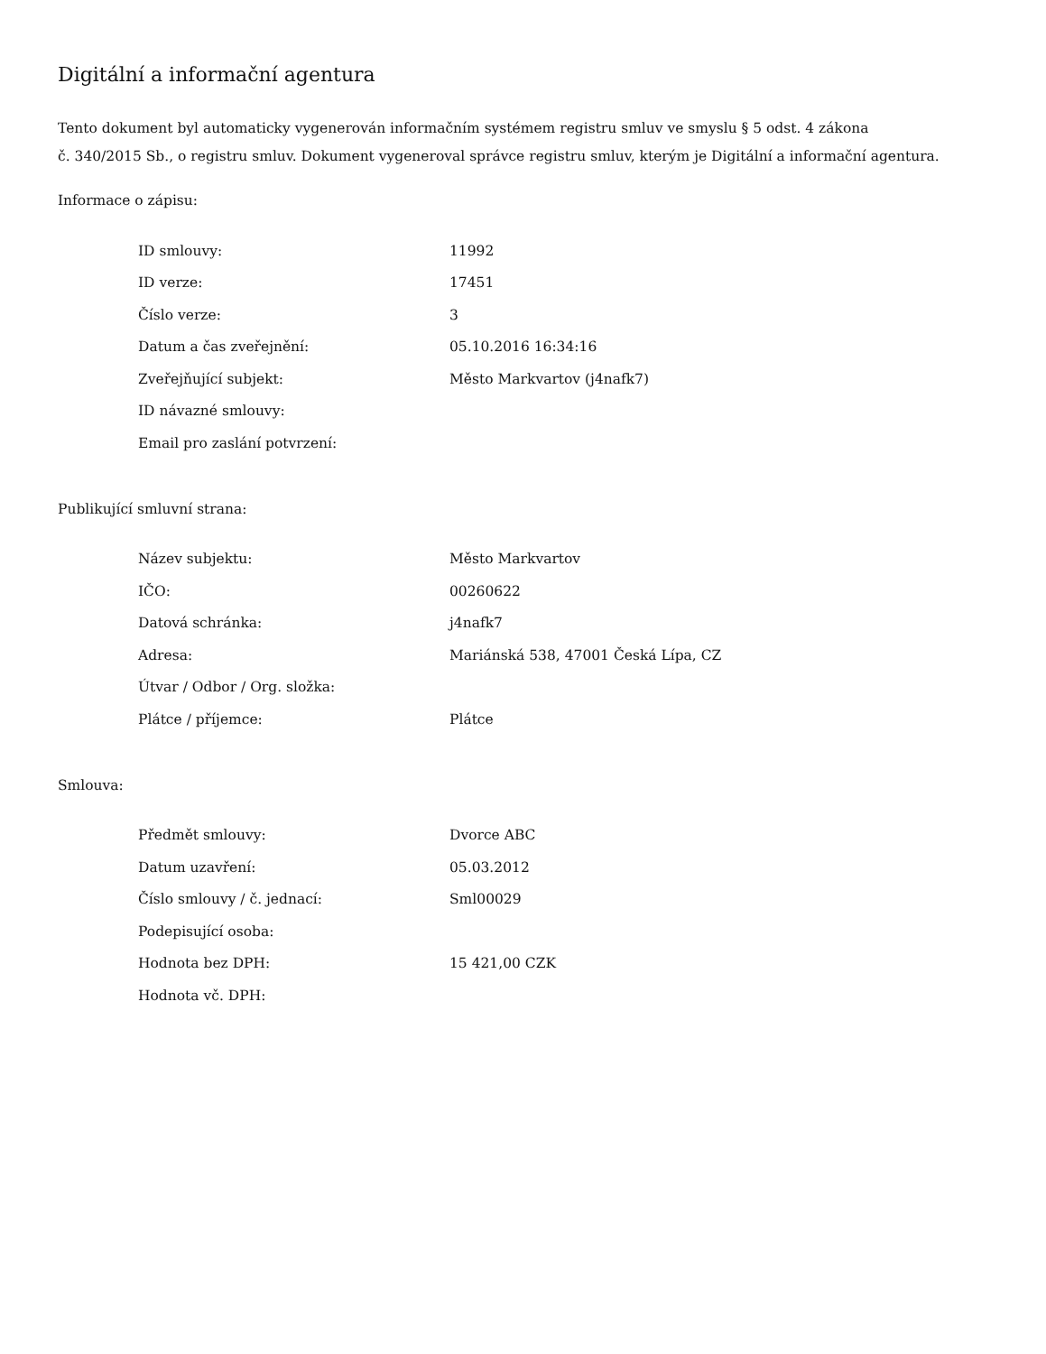Digitální a informační agentura
Tento dokument byl automaticky vygenerován informačním systémem registru smluv ve smyslu § 5 odst. 4 zákona
č. 340/2015 Sb., o registru smluv. Dokument vygeneroval správce registru smluv, kterým je Digitální a informační agentura.
Informace o zápisu:
| ID smlouvy: | 11992 |
| ID verze: | 17451 |
| Číslo verze: | 3 |
| Datum a čas zveřejnění: | 05.10.2016 16:34:16 |
| Zveřejňující subjekt: | Město Markvartov (j4nafk7) |
| ID návazné smlouvy: | |
| Email pro zaslání potvrzení: | |
Publikující smluvní strana:
| Název subjektu: | Město Markvartov |
| IČO: | 00260622 |
| Datová schránka: | j4nafk7 |
| Adresa: | Mariánská 538, 47001 Česká Lípa, CZ |
| Útvar / Odbor / Org. složka: | |
| Plátce / příjemce: | Plátce |
Smlouva:
| Předmět smlouvy: | Dvorce ABC |
| Datum uzavření: | 05.03.2012 |
| Číslo smlouvy / č. jednací: | Sml00029 |
| Podepisující osoba: | |
| Hodnota bez DPH: | 15 421,00 CZK |
| Hodnota vč. DPH: | |